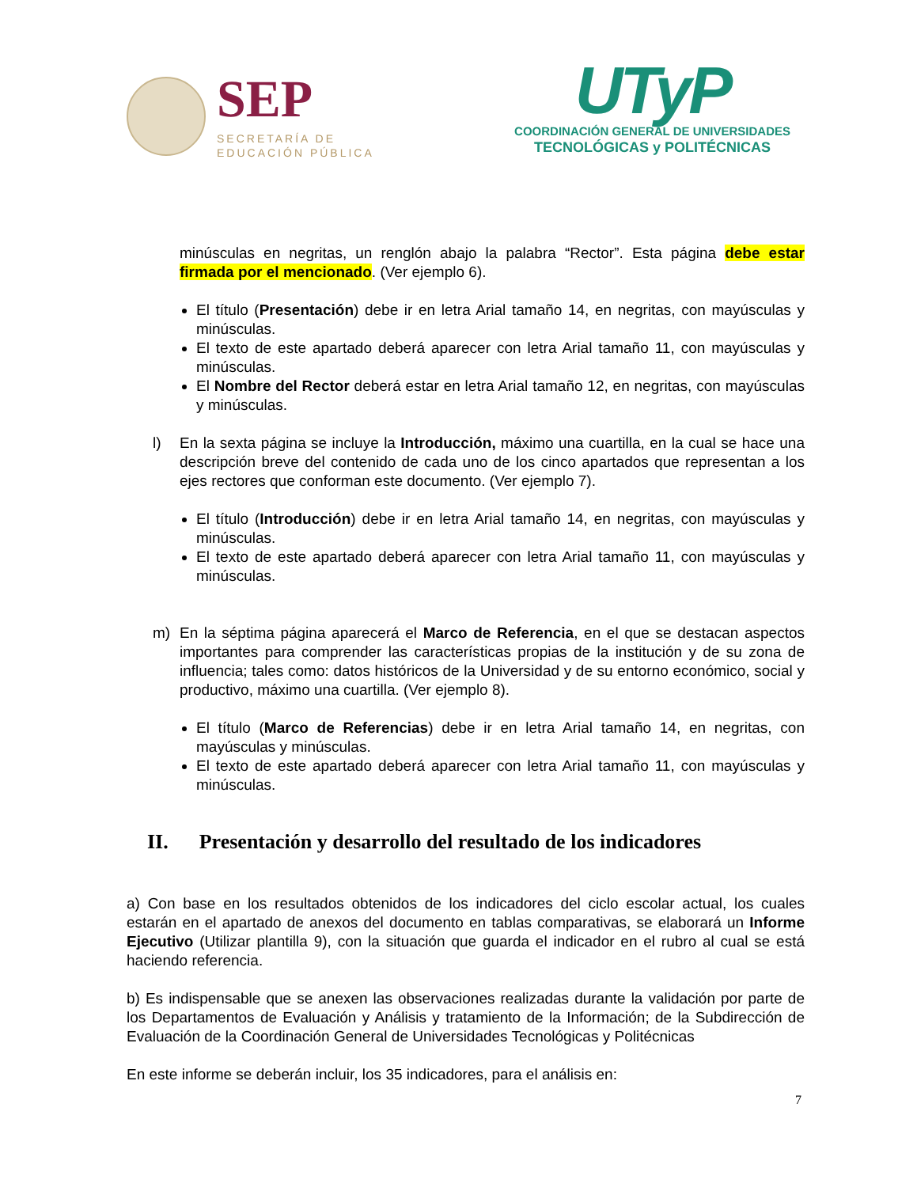SEP
SECRETARÍA DE
EDUCACIÓN PÚBLICA
UTyP
COORDINACIÓN GENERAL DE UNIVERSIDADES
TECNOLÓGICAS y POLITÉCNICAS
minúsculas en negritas, un renglón abajo la palabra “Rector”. Esta página debe estar firmada por el mencionado. (Ver ejemplo 6).
El título (Presentación) debe ir en letra Arial tamaño 14, en negritas, con mayúsculas y minúsculas.
El texto de este apartado deberá aparecer con letra Arial tamaño 11, con mayúsculas y minúsculas.
El Nombre del Rector deberá estar en letra Arial tamaño 12, en negritas, con mayúsculas y minúsculas.
l) En la sexta página se incluye la Introducción, máximo una cuartilla, en la cual se hace una descripción breve del contenido de cada uno de los cinco apartados que representan a los ejes rectores que conforman este documento. (Ver ejemplo 7).
El título (Introducción) debe ir en letra Arial tamaño 14, en negritas, con mayúsculas y minúsculas.
El texto de este apartado deberá aparecer con letra Arial tamaño 11, con mayúsculas y minúsculas.
m) En la séptima página aparecerá el Marco de Referencia, en el que se destacan aspectos importantes para comprender las características propias de la institución y de su zona de influencia; tales como: datos históricos de la Universidad y de su entorno económico, social y productivo, máximo una cuartilla. (Ver ejemplo 8).
El título (Marco de Referencias) debe ir en letra Arial tamaño 14, en negritas, con mayúsculas y minúsculas.
El texto de este apartado deberá aparecer con letra Arial tamaño 11, con mayúsculas y minúsculas.
II. Presentación y desarrollo del resultado de los indicadores
a) Con base en los resultados obtenidos de los indicadores del ciclo escolar actual, los cuales estarán en el apartado de anexos del documento en tablas comparativas, se elaborará un Informe Ejecutivo (Utilizar plantilla 9), con la situación que guarda el indicador en el rubro al cual se está haciendo referencia.
b) Es indispensable que se anexen las observaciones realizadas durante la validación por parte de los Departamentos de Evaluación y Análisis y tratamiento de la Información; de la Subdirección de Evaluación de la Coordinación General de Universidades Tecnológicas y Politécnicas
En este informe se deberán incluir, los 35 indicadores, para el análisis en:
7